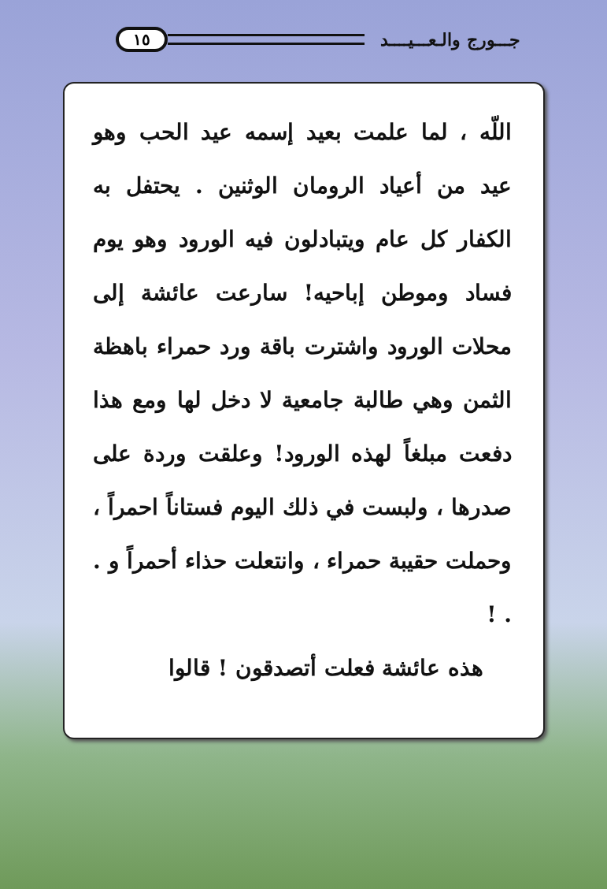جـــورج والـعـــيــــد ١٥
اللّه ، لما علمت بعيد إسمه عيد الحب وهو عيد من أعياد الرومان الوثنين . يحتفل به الكفار كل عام ويتبادلون فيه الورود وهو يوم فساد وموطن إباحيه! سارعت عائشة إلى محلات الورود واشترت باقة ورد حمراء باهظة الثمن وهي طالبة جامعية لا دخل لها ومع هذا دفعت مبلغاً لهذه الورود! وعلقت وردة على صدرها ، ولبست في ذلك اليوم فستاناً احمراً ، وحملت حقيبة حمراء ، وانتعلت حذاء أحمراً و . . !
هذه عائشة فعلت أتصدقون ! قالوا